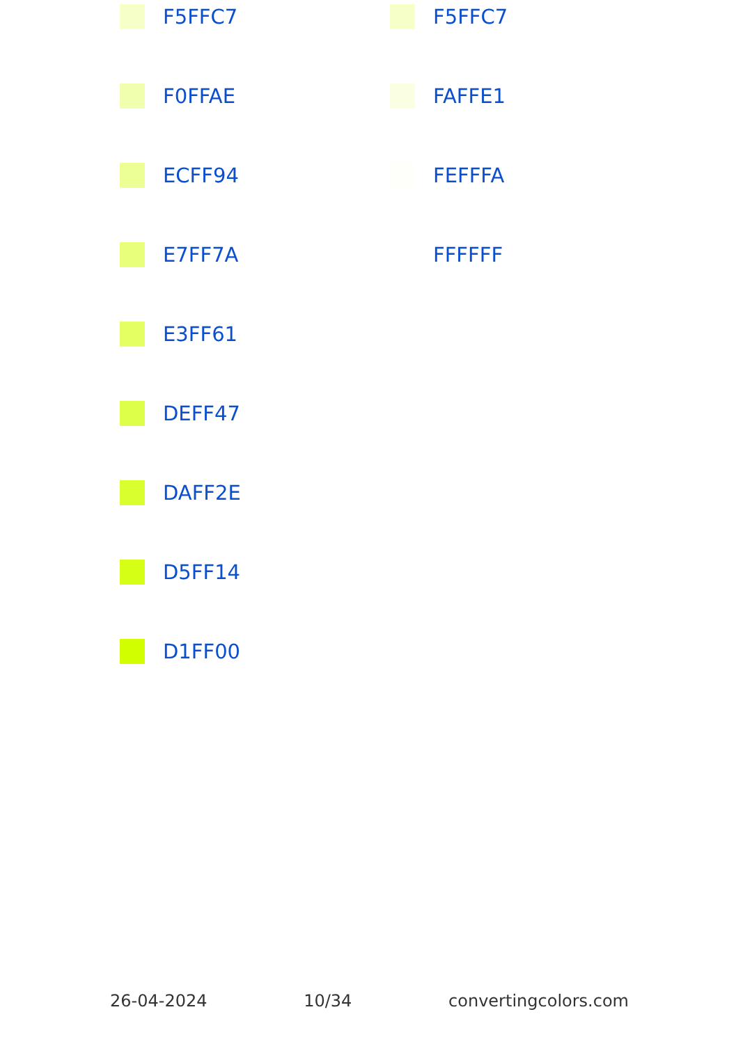F5FFC7
F0FFAE
ECFF94
E7FF7A
E3FF61
DEFF47
DAFF2E
D5FF14
D1FF00
F5FFC7
FAFFE1
FEFFFA
FFFFFF
26-04-2024 10/34 convertingcolors.com